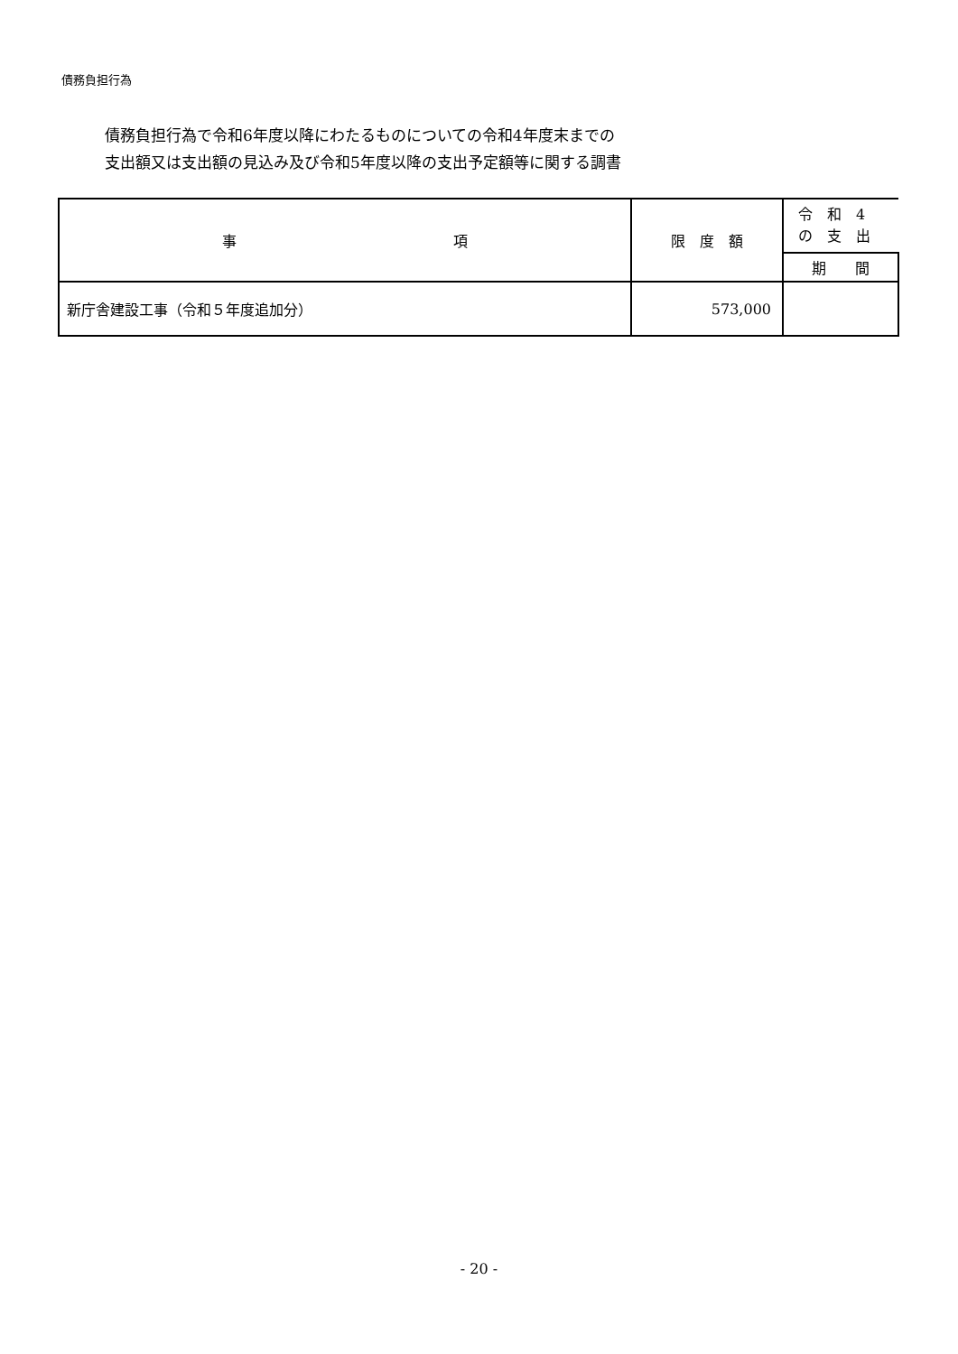債務負担行為
債務負担行為で令和6年度以降にわたるものについての令和4年度末までの
支出額又は支出額の見込み及び令和5年度以降の支出予定額等に関する調書
| 事 項 | 限 度 額 | 令 和 4 の 支 出 |
| --- | --- | --- |
| | | 期 間 |
| 新庁舎建設工事（令和５年度追加分） | 573,000 | |
- 20 -